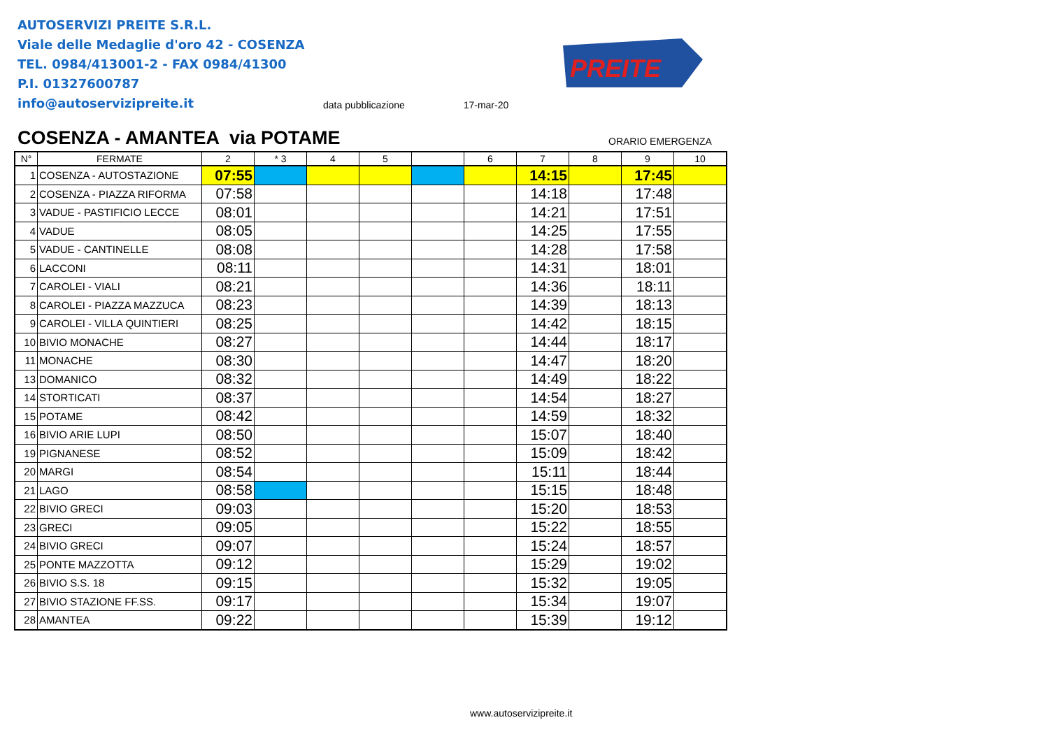AUTOSERVIZI PREITE S.R.L.
Viale delle Medaglie d'oro 42 - COSENZA
TEL. 0984/413001-2 - FAX 0984/41300
P.I. 01327600787
info@autoservizipreite.it
data pubblicazione 17-mar-20
PREITE
COSENZA - AMANTEA via POTAME ORARIO EMERGENZA
| N° | FERMATE | 2 | * 3 | 4 | 5 | | 6 | 7 | 8 | 9 | 10 |
| --- | --- | --- | --- | --- | --- | --- | --- | --- | --- | --- | --- |
| 1 | COSENZA - AUTOSTAZIONE | 07:55 | | | | | | 14:15 | | 17:45 | |
| 2 | COSENZA - PIAZZA RIFORMA | 07:58 | | | | | | 14:18 | | 17:48 | |
| 3 | VADUE - PASTIFICIO LECCE | 08:01 | | | | | | 14:21 | | 17:51 | |
| 4 | VADUE | 08:05 | | | | | | 14:25 | | 17:55 | |
| 5 | VADUE - CANTINELLE | 08:08 | | | | | | 14:28 | | 17:58 | |
| 6 | LACCONI | 08:11 | | | | | | 14:31 | | 18:01 | |
| 7 | CAROLEI - VIALI | 08:21 | | | | | | 14:36 | | 18:11 | |
| 8 | CAROLEI - PIAZZA MAZZUCA | 08:23 | | | | | | 14:39 | | 18:13 | |
| 9 | CAROLEI - VILLA QUINTIERI | 08:25 | | | | | | 14:42 | | 18:15 | |
| 10 | BIVIO MONACHE | 08:27 | | | | | | 14:44 | | 18:17 | |
| 11 | MONACHE | 08:30 | | | | | | 14:47 | | 18:20 | |
| 13 | DOMANICO | 08:32 | | | | | | 14:49 | | 18:22 | |
| 14 | STORTICATI | 08:37 | | | | | | 14:54 | | 18:27 | |
| 15 | POTAME | 08:42 | | | | | | 14:59 | | 18:32 | |
| 16 | BIVIO ARIE LUPI | 08:50 | | | | | | 15:07 | | 18:40 | |
| 19 | PIGNANESE | 08:52 | | | | | | 15:09 | | 18:42 | |
| 20 | MARGI | 08:54 | | | | | | 15:11 | | 18:44 | |
| 21 | LAGO | 08:58 | | | | | | 15:15 | | 18:48 | |
| 22 | BIVIO GRECI | 09:03 | | | | | | 15:20 | | 18:53 | |
| 23 | GRECI | 09:05 | | | | | | 15:22 | | 18:55 | |
| 24 | BIVIO GRECI | 09:07 | | | | | | 15:24 | | 18:57 | |
| 25 | PONTE MAZZOTTA | 09:12 | | | | | | 15:29 | | 19:02 | |
| 26 | BIVIO S.S. 18 | 09:15 | | | | | | 15:32 | | 19:05 | |
| 27 | BIVIO STAZIONE FF.SS. | 09:17 | | | | | | 15:34 | | 19:07 | |
| 28 | AMANTEA | 09:22 | | | | | | 15:39 | | 19:12 | |
www.autoservizipreite.it